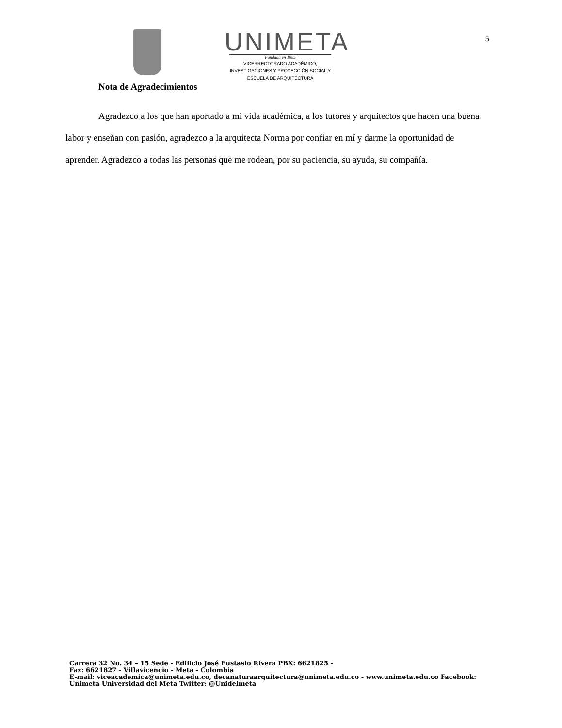UNIMETA
Fundada en 1985
VICERRECTORADO ACADÉMICO,
INVESTIGACIONES Y PROYECCIÓN SOCIAL Y
ESCUELA DE ARQUITECTURA
5
Nota de Agradecimientos
Agradezco a los que han aportado a mi vida académica, a los tutores y arquitectos que hacen una buena labor y enseñan con pasión, agradezco a la arquitecta Norma por confiar en mí y darme la oportunidad de aprender. Agradezco a todas las personas que me rodean, por su paciencia, su ayuda, su compañía.
Carrera 32 No. 34 – 15 Sede - Edificio José Eustasio Rivera PBX: 6621825 -
Fax: 6621827 - Villavicencio - Meta - Colombia
E-mail: viceacademica@unimeta.edu.co, decanaturaarquitectura@unimeta.edu.co - www.unimeta.edu.co Facebook:
Unimeta Universidad del Meta Twitter: @Unidelmeta